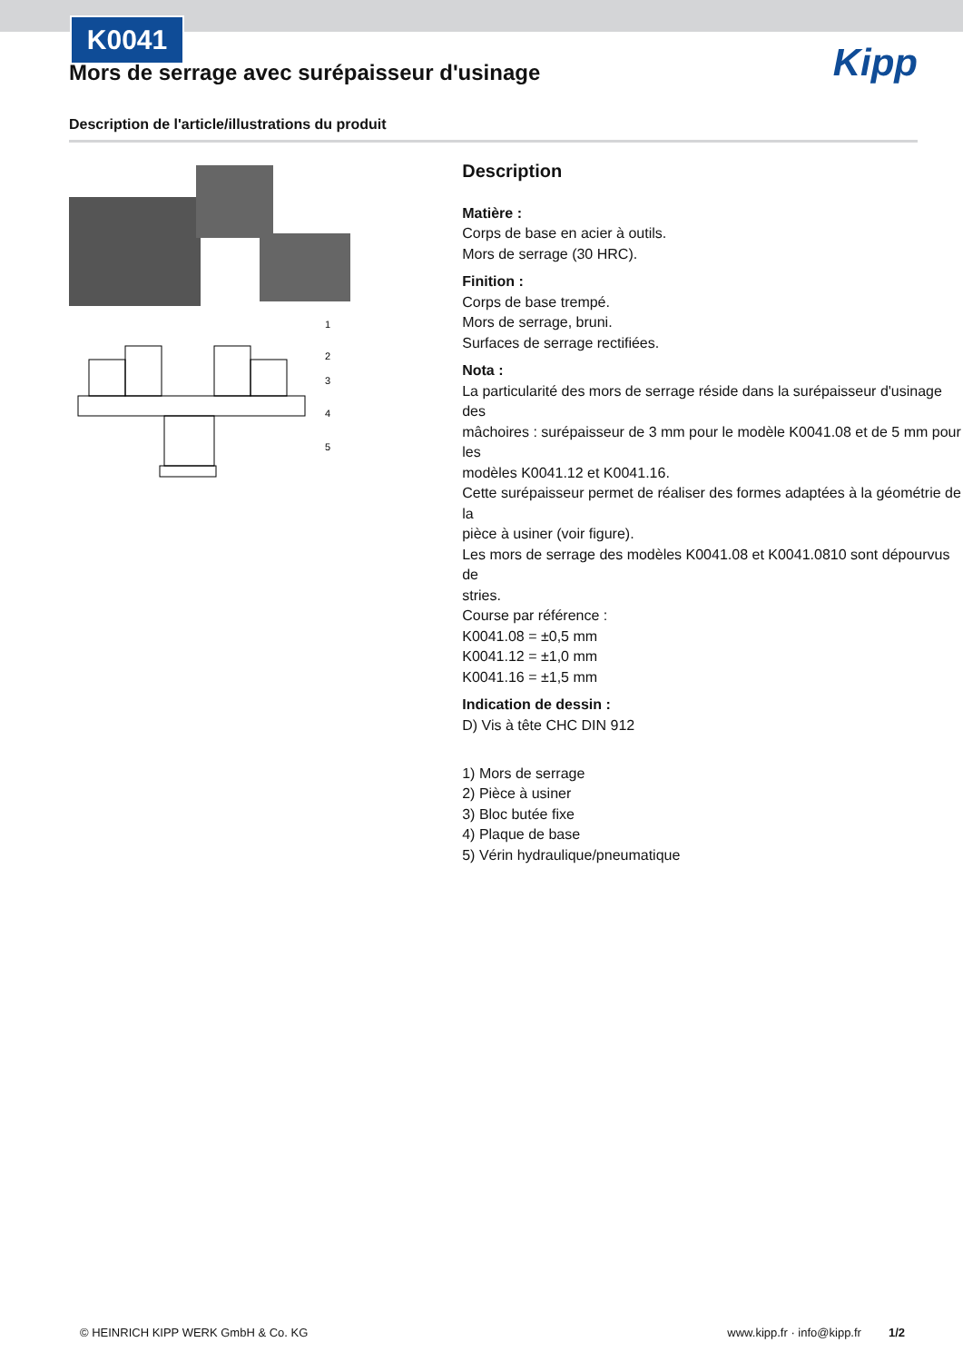K0041
Kipp
Mors de serrage avec surépaisseur d'usinage
Description de l'article/illustrations du produit
1
2
3
4
5
Description
Matière :
Corps de base en acier à outils.
Mors de serrage (30 HRC).
Finition :
Corps de base trempé.
Mors de serrage, bruni.
Surfaces de serrage rectifiées.
Nota :
La particularité des mors de serrage réside dans la surépaisseur d'usinage des
mâchoires : surépaisseur de 3 mm pour le modèle K0041.08 et de 5 mm pour les
modèles K0041.12 et K0041.16.
Cette surépaisseur permet de réaliser des formes adaptées à la géométrie de la
pièce à usiner (voir figure).
Les mors de serrage des modèles K0041.08 et K0041.0810 sont dépourvus de
stries.
Course par référence :
K0041.08 = ±0,5 mm
K0041.12 = ±1,0 mm
K0041.16 = ±1,5 mm
Indication de dessin :
D) Vis à tête CHC DIN 912
1) Mors de serrage
2) Pièce à usiner
3) Bloc butée fixe
4) Plaque de base
5) Vérin hydraulique/pneumatique
© HEINRICH KIPP WERK GmbH & Co. KG www.kipp.fr · info@kipp.fr 1/2